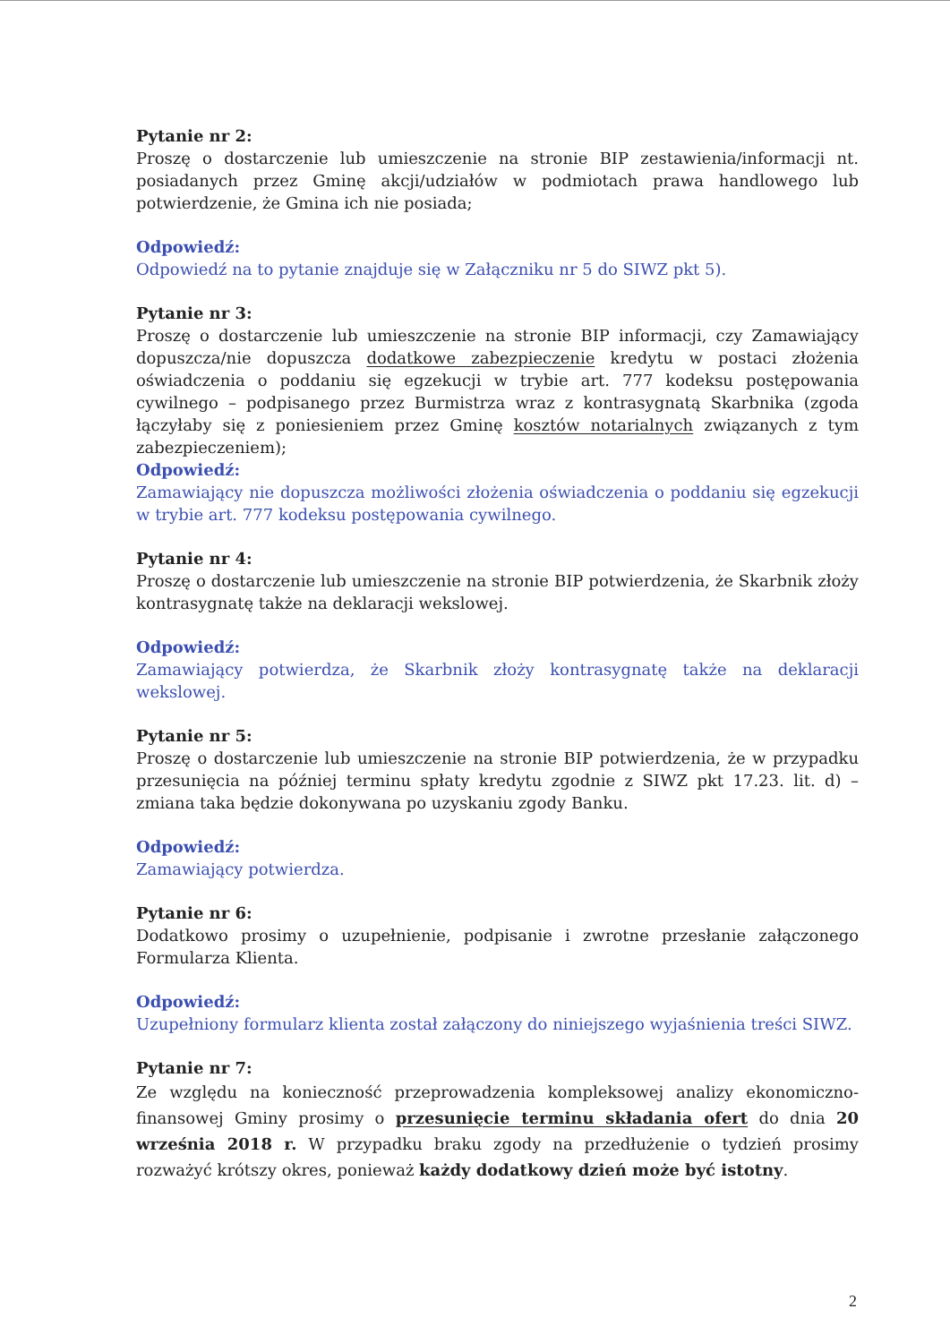Pytanie nr 2:
Proszę o dostarczenie lub umieszczenie na stronie BIP zestawienia/informacji nt. posiadanych przez Gminę akcji/udziałów w podmiotach prawa handlowego lub potwierdzenie, że Gmina ich nie posiada;
Odpowiedź:
Odpowiedź na to pytanie znajduje się w Załączniku nr 5 do SIWZ pkt 5).
Pytanie nr 3:
Proszę o dostarczenie lub umieszczenie na stronie BIP informacji, czy Zamawiający dopuszcza/nie dopuszcza dodatkowe zabezpieczenie kredytu w postaci złożenia oświadczenia o poddaniu się egzekucji w trybie art. 777 kodeksu postępowania cywilnego – podpisanego przez Burmistrza wraz z kontrasygnatą Skarbnika (zgoda łączyłaby się z poniesieniem przez Gminę kosztów notarialnych związanych z tym zabezpieczeniem);
Odpowiedź:
Zamawiający nie dopuszcza możliwości złożenia oświadczenia o poddaniu się egzekucji w trybie art. 777 kodeksu postępowania cywilnego.
Pytanie nr 4:
Proszę o dostarczenie lub umieszczenie na stronie BIP potwierdzenia, że Skarbnik złoży kontrasygnatę także na deklaracji wekslowej.
Odpowiedź:
Zamawiający potwierdza, że Skarbnik złoży kontrasygnatę także na deklaracji wekslowej.
Pytanie nr 5:
Proszę o dostarczenie lub umieszczenie na stronie BIP potwierdzenia, że w przypadku przesunięcia na później terminu spłaty kredytu zgodnie z SIWZ pkt 17.23. lit. d) – zmiana taka będzie dokonywana po uzyskaniu zgody Banku.
Odpowiedź:
Zamawiający potwierdza.
Pytanie nr 6:
Dodatkowo prosimy o uzupełnienie, podpisanie i zwrotne przesłanie załączonego Formularza Klienta.
Odpowiedź:
Uzupełniony formularz klienta został załączony do niniejszego wyjaśnienia treści SIWZ.
Pytanie nr 7:
Ze względu na konieczność przeprowadzenia kompleksowej analizy ekonomiczno-finansowej Gminy prosimy o przesunięcie terminu składania ofert do dnia 20 września 2018 r. W przypadku braku zgody na przedłużenie o tydzień prosimy rozważyć krótszy okres, ponieważ każdy dodatkowy dzień może być istotny.
2